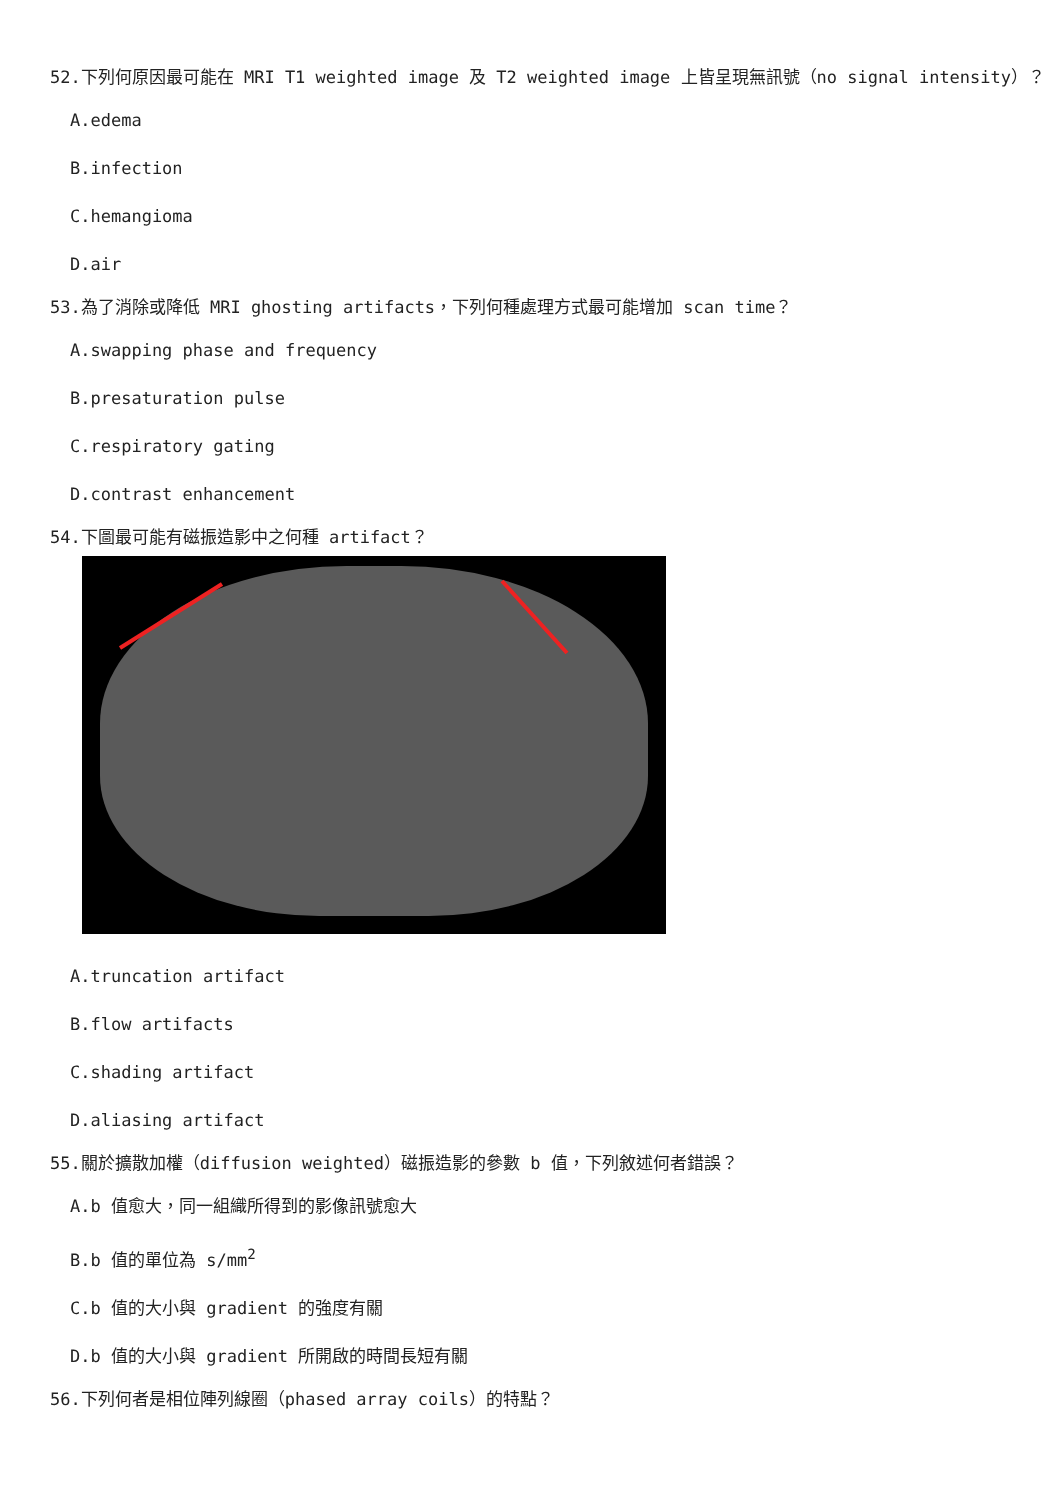52.下列何原因最可能在 MRI T1 weighted image 及 T2 weighted image 上皆呈現無訊號（no signal intensity）？
A.edema
B.infection
C.hemangioma
D.air
53.為了消除或降低 MRI ghosting artifacts，下列何種處理方式最可能增加 scan time？
A.swapping phase and frequency
B.presaturation pulse
C.respiratory gating
D.contrast enhancement
54.下圖最可能有磁振造影中之何種 artifact？
A.truncation artifact
B.flow artifacts
C.shading artifact
D.aliasing artifact
55.關於擴散加權（diffusion weighted）磁振造影的參數 b 值，下列敘述何者錯誤？
A.b 值愈大，同一組織所得到的影像訊號愈大
B.b 值的單位為 s/mm<sup>2</sup>
C.b 值的大小與 gradient 的強度有關
D.b 值的大小與 gradient 所開啟的時間長短有關
56.下列何者是相位陣列線圈（phased array coils）的特點？